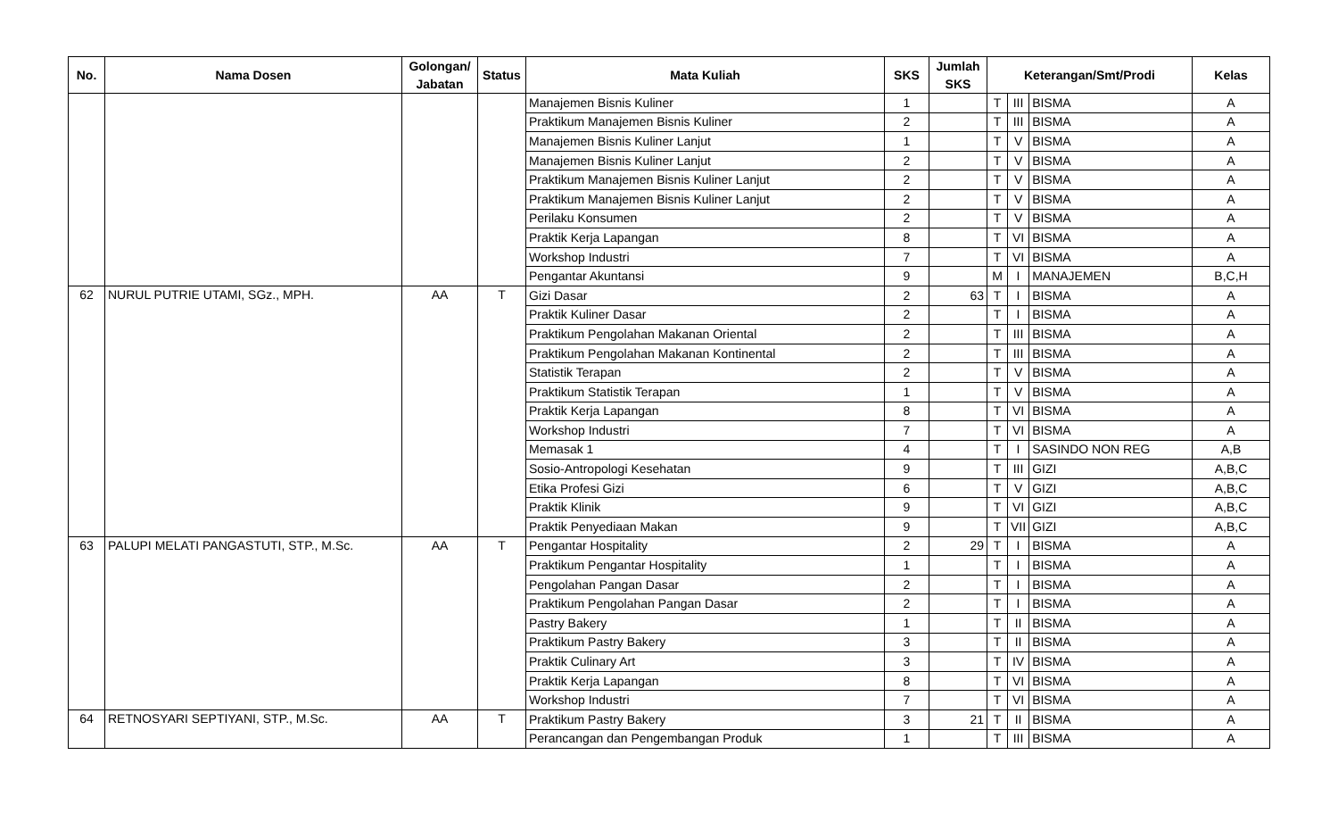| No. | Nama Dosen | Golongan/ Jabatan | Status | Mata Kuliah | SKS | Jumlah SKS | Keterangan/Smt/Prodi | | | Kelas |
| --- | --- | --- | --- | --- | --- | --- | --- | --- | --- | --- |
| | | | | Manajemen Bisnis Kuliner | 1 | | T | III | BISMA | A |
| | | | | Praktikum Manajemen Bisnis Kuliner | 2 | | T | III | BISMA | A |
| | | | | Manajemen Bisnis Kuliner Lanjut | 1 | | T | V | BISMA | A |
| | | | | Manajemen Bisnis Kuliner Lanjut | 2 | | T | V | BISMA | A |
| | | | | Praktikum Manajemen Bisnis Kuliner Lanjut | 2 | | T | V | BISMA | A |
| | | | | Praktikum Manajemen Bisnis Kuliner Lanjut | 2 | | T | V | BISMA | A |
| | | | | Perilaku Konsumen | 2 | | T | V | BISMA | A |
| | | | | Praktik Kerja Lapangan | 8 | | T | VI | BISMA | A |
| | | | | Workshop Industri | 7 | | T | VI | BISMA | A |
| | | | | Pengantar Akuntansi | 9 | | M | I | MANAJEMEN | B,C,H |
| 62 | NURUL PUTRIE UTAMI, SGz., MPH. | AA | T | Gizi Dasar | 2 | 63 | T | I | BISMA | A |
| | | | | Praktik Kuliner Dasar | 2 | | T | I | BISMA | A |
| | | | | Praktikum Pengolahan Makanan Oriental | 2 | | T | III | BISMA | A |
| | | | | Praktikum Pengolahan Makanan Kontinental | 2 | | T | III | BISMA | A |
| | | | | Statistik Terapan | 2 | | T | V | BISMA | A |
| | | | | Praktikum Statistik Terapan | 1 | | T | V | BISMA | A |
| | | | | Praktik Kerja Lapangan | 8 | | T | VI | BISMA | A |
| | | | | Workshop Industri | 7 | | T | VI | BISMA | A |
| | | | | Memasak 1 | 4 | | T | I | SASINDO NON REG | A,B |
| | | | | Sosio-Antropologi Kesehatan | 9 | | T | III | GIZI | A,B,C |
| | | | | Etika Profesi Gizi | 6 | | T | V | GIZI | A,B,C |
| | | | | Praktik Klinik | 9 | | T | VI | GIZI | A,B,C |
| | | | | Praktik Penyediaan Makan | 9 | | T | VII | GIZI | A,B,C |
| 63 | PALUPI MELATI PANGASTUTI, STP., M.Sc. | AA | T | Pengantar Hospitality | 2 | 29 | T | I | BISMA | A |
| | | | | Praktikum Pengantar Hospitality | 1 | | T | I | BISMA | A |
| | | | | Pengolahan Pangan Dasar | 2 | | T | I | BISMA | A |
| | | | | Praktikum Pengolahan Pangan Dasar | 2 | | T | I | BISMA | A |
| | | | | Pastry Bakery | 1 | | T | II | BISMA | A |
| | | | | Praktikum Pastry Bakery | 3 | | T | II | BISMA | A |
| | | | | Praktik Culinary Art | 3 | | T | IV | BISMA | A |
| | | | | Praktik Kerja Lapangan | 8 | | T | VI | BISMA | A |
| | | | | Workshop Industri | 7 | | T | VI | BISMA | A |
| 64 | RETNOSYARI SEPTIYANI, STP., M.Sc. | AA | T | Praktikum Pastry Bakery | 3 | 21 | T | II | BISMA | A |
| | | | | Perancangan dan Pengembangan Produk | 1 | | T | III | BISMA | A |